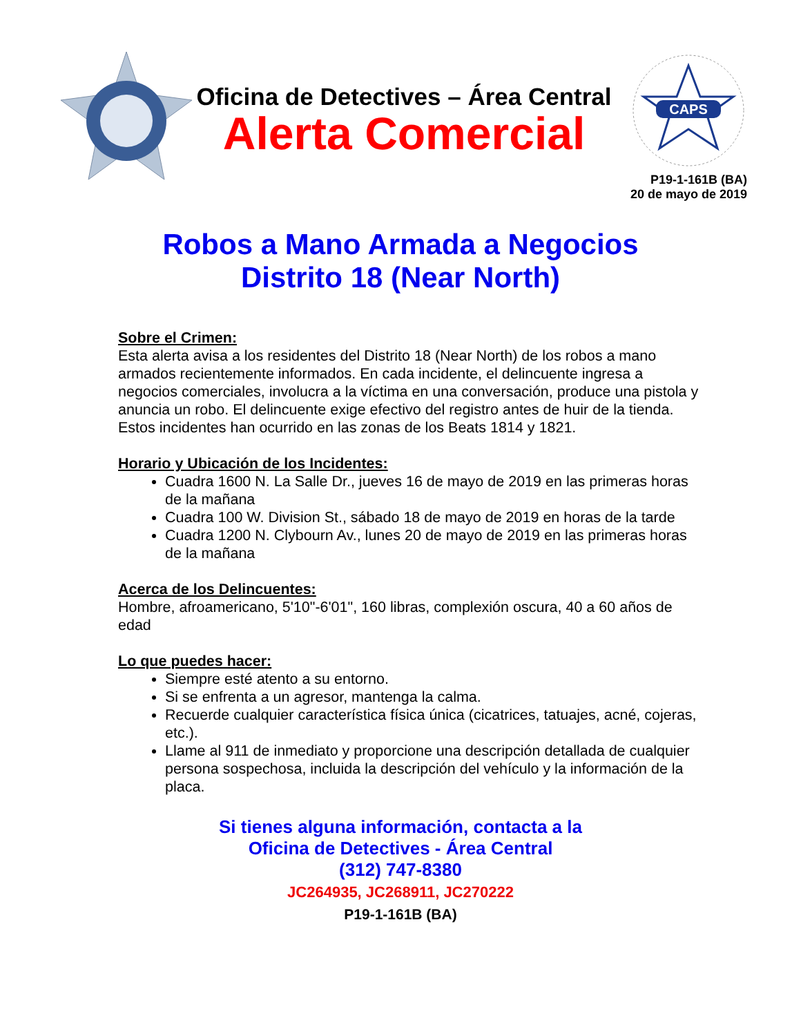Oficina de Detectives – Área Central
Alerta Comercial
CAPS
P19-1-161B (BA)
20 de mayo de 2019
Robos a Mano Armada a Negocios
Distrito 18 (Near North)
Sobre el Crimen:
Esta alerta avisa a los residentes del Distrito 18 (Near North) de los robos a mano armados recientemente informados. En cada incidente, el delincuente ingresa a negocios comerciales, involucra a la víctima en una conversación, produce una pistola y anuncia un robo. El delincuente exige efectivo del registro antes de huir de la tienda. Estos incidentes han ocurrido en las zonas de los Beats 1814 y 1821.
Horario y Ubicación de los Incidentes:
Cuadra 1600 N. La Salle Dr., jueves 16 de mayo de 2019 en las primeras horas de la mañana
Cuadra 100 W. Division St., sábado 18 de mayo de 2019 en horas de la tarde
Cuadra 1200 N. Clybourn Av., lunes 20 de mayo de 2019 en las primeras horas de la mañana
Acerca de los Delincuentes:
Hombre, afroamericano, 5'10"-6'01", 160 libras, complexión oscura, 40 a 60 años de edad
Lo que puedes hacer:
Siempre esté atento a su entorno.
Si se enfrenta a un agresor, mantenga la calma.
Recuerde cualquier característica física única (cicatrices, tatuajes, acné, cojeras, etc.).
Llame al 911 de inmediato y proporcione una descripción detallada de cualquier persona sospechosa, incluida la descripción del vehículo y la información de la placa.
Si tienes alguna información, contacta a la
Oficina de Detectives - Área Central
(312) 747-8380
JC264935, JC268911, JC270222
P19-1-161B (BA)